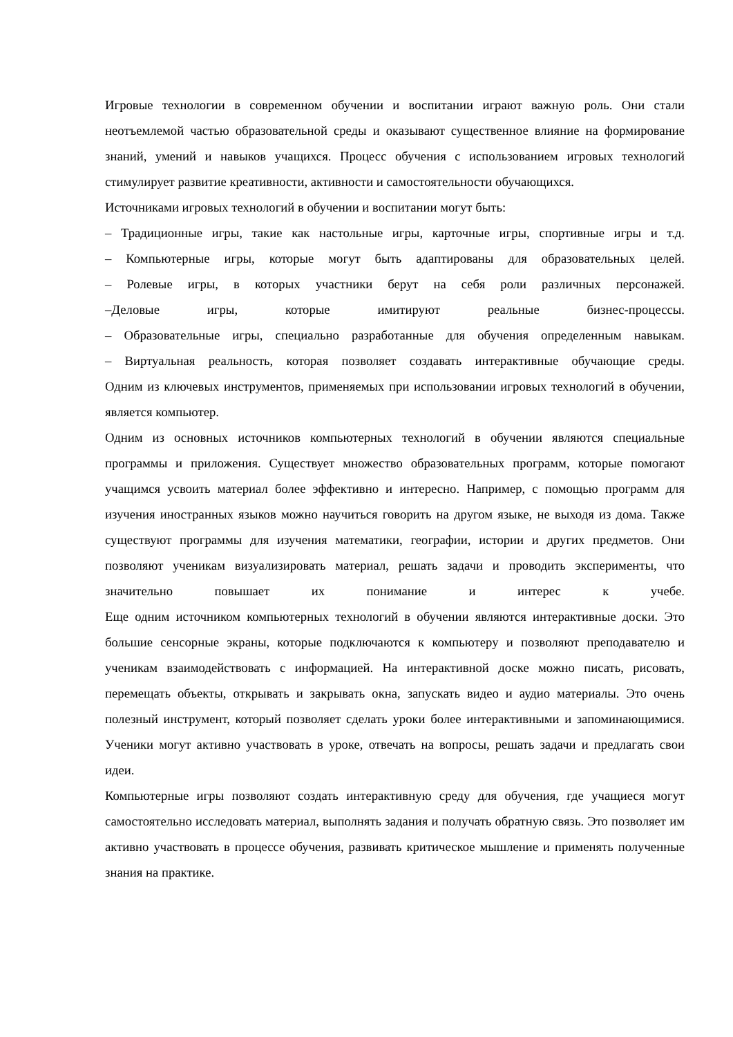Игровые технологии в современном обучении и воспитании играют важную роль. Они стали неотъемлемой частью образовательной среды и оказывают существенное влияние на формирование знаний, умений и навыков учащихся. Процесс обучения с использованием игровых технологий стимулирует развитие креативности, активности и самостоятельности обучающихся.
Источниками игровых технологий в обучении и воспитании могут быть:
– Традиционные игры, такие как настольные игры, карточные игры, спортивные игры и т.д.
– Компьютерные игры, которые могут быть адаптированы для образовательных целей.
– Ролевые игры, в которых участники берут на себя роли различных персонажей.
–Деловые игры, которые имитируют реальные бизнес-процессы.
– Образовательные игры, специально разработанные для обучения определенным навыкам.
– Виртуальная реальность, которая позволяет создавать интерактивные обучающие среды.
Одним из ключевых инструментов, применяемых при использовании игровых технологий в обучении, является компьютер.
Одним из основных источников компьютерных технологий в обучении являются специальные программы и приложения. Существует множество образовательных программ, которые помогают учащимся усвоить материал более эффективно и интересно. Например, с помощью программ для изучения иностранных языков можно научиться говорить на другом языке, не выходя из дома. Также существуют программы для изучения математики, географии, истории и других предметов. Они позволяют ученикам визуализировать материал, решать задачи и проводить эксперименты, что значительно повышает их понимание и интерес к учебе.
Еще одним источником компьютерных технологий в обучении являются интерактивные доски. Это большие сенсорные экраны, которые подключаются к компьютеру и позволяют преподавателю и ученикам взаимодействовать с информацией. На интерактивной доске можно писать, рисовать, перемещать объекты, открывать и закрывать окна, запускать видео и аудио материалы. Это очень полезный инструмент, который позволяет сделать уроки более интерактивными и запоминающимися. Ученики могут активно участвовать в уроке, отвечать на вопросы, решать задачи и предлагать свои идеи.
Компьютерные игры позволяют создать интерактивную среду для обучения, где учащиеся могут самостоятельно исследовать материал, выполнять задания и получать обратную связь. Это позволяет им активно участвовать в процессе обучения, развивать критическое мышление и применять полученные знания на практике.